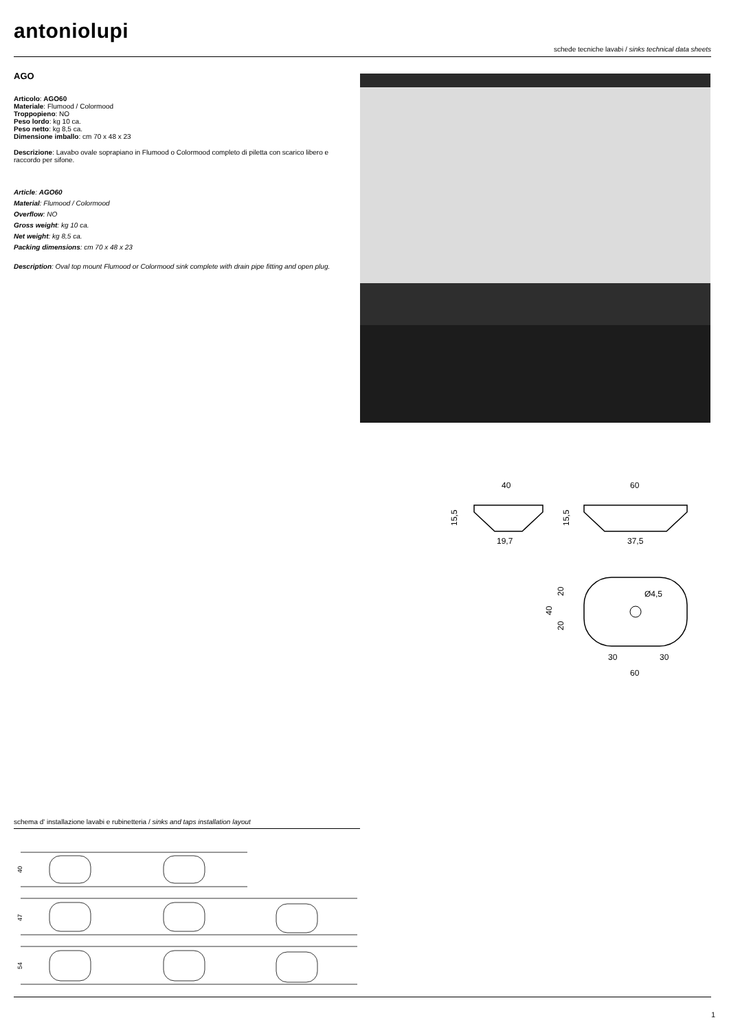antoniolupi
schede tecniche lavabi / sinks technical data sheets
AGO
Articolo: AGO60
Materiale: Flumood / Colormood
Troppopieno: NO
Peso lordo: kg 10 ca.
Peso netto: kg 8,5 ca.
Dimensione imballo: cm 70 x 48 x 23
Descrizione: Lavabo ovale soprapiano in Flumood o Colormood completo di piletta con scarico libero e raccordo per sifone.
Article: AGO60
Material: Flumood / Colormood
Overflow: NO
Gross weight: kg 10 ca.
Net weight: kg 8,5 ca.
Packing dimensions: cm 70 x 48 x 23
Description: Oval top mount Flumood or Colormood sink complete with drain pipe fitting and open plug.
40
19,7
15,5
60
37,5
15,5
Ø4,5
30
30
60
20
20
40
schema d' installazione lavabi e rubinetteria / sinks and taps installation layout
40
47
54
1